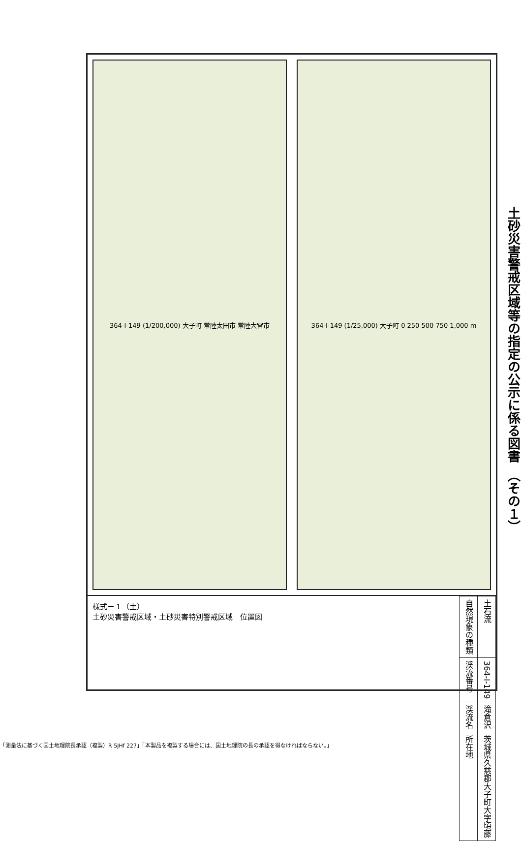土砂災害警戒区域等の指定の公示に係る図書　（その１）
364-I-149 (1/200,000) 大子町 常陸太田市 常陸大宮市
364-I-149 (1/25,000) 大子町 0 250 500 750 1,000 m
様式－１（土）
土砂災害警戒区域・土砂災害特別警戒区域　位置図
| 自然現象の種類 | 土石流 |
| 渓流番号 | 364-I-149 |
| 渓流名 | 滝倉沢 |
| 所在地 | 茨城県久慈郡大子町大字頃藤 |
「測量法に基づく国土地理院長承認（複製）R 5JHf 227」「本製品を複製する場合には、国土地理院の長の承認を得なければならない。」